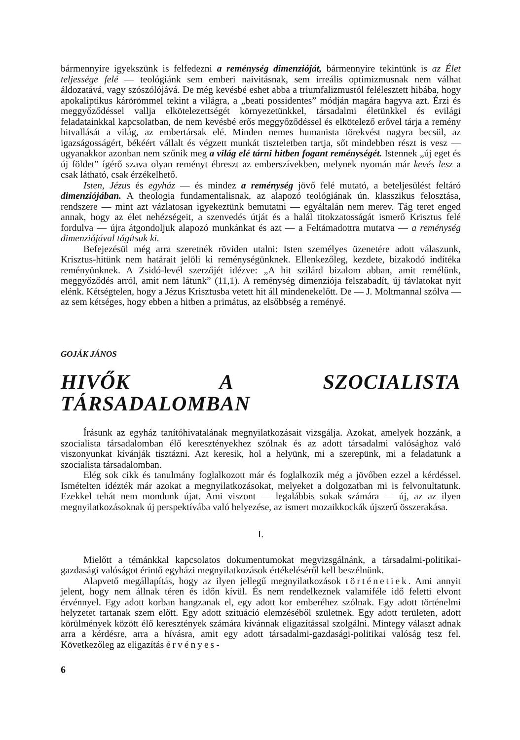bármennyire igyekszünk is felfedezni a reménység dimenzióját, bármennyire tekintünk is az Élet teljessége felé — teológiánk sem emberi naivitásnak, sem irreális optimizmusnak nem válhat áldozatává, vagy szószólójává. De még kevésbé eshet abba a triumfalizmustól felélesztett hibába, hogy apokaliptikus kárörömmel tekint a világra, a „beati possidentes” módján magára hagyva azt. Érzi és meggyőződéssel vallja elkötelezettségét környezetünkkel, társadalmi életünkkel és evilági feladatainkkal kapcsolatban, de nem kevésbé erős meggyőződéssel és elkötelező erővel tárja a remény hitvallását a világ, az embertársak elé. Minden nemes humanista törekvést nagyra becsül, az igazságosságért, békéért vállalt és végzett munkát tiszteletben tartja, sőt mindebben részt is vesz — ugyanakkor azonban nem szűnik meg a világ elé tárni hitben fogant reménységét. Istennek „új eget és új földet” ígérő szava olyan reményt ébreszt az emberszívekben, melynek nyomán már kevés lesz a csak látható, csak érzékelhető.
Isten, Jézus és egyház — és mindez a reménység jövő felé mutató, a beteljesülést feltáró dimenziójában. A theologia fundamentalisnak, az alapozó teológiának ún. klasszikus felosztása, rendszere — mint azt vázlatosan igyekeztünk bemutatni — egyáltalán nem merev. Tág teret enged annak, hogy az élet nehézségeit, a szenvedés útját és a halál titokzatosságát ismerő Krisztus felé fordulva — újra átgondoljuk alapozó munkánkat és azt — a Feltámadottra mutatva — a reménység dimenziójával tágítsuk ki.
Befejezésül még arra szeretnék röviden utalni: Isten személyes üzenetére adott válaszunk, Krisztus-hitünk nem határait jelöli ki reménységünknek. Ellenkezőleg, kezdete, bizakodó indítéka reményünknek. A Zsidó-levél szerzőjét idézve: „A hit szilárd bizalom abban, amit remélünk, meggyőződés arról, amit nem látunk” (11,1). A reménység dimenziója felszabadít, új távlatokat nyit elénk. Kétségtelen, hogy a Jézus Krisztusba vetett hit áll mindenekelőtt. De — J. Moltmannal szólva — az sem kétséges, hogy ebben a hitben a primátus, az elsőbbség a reményé.
GOJÁK JÁNOS
HIVŐK A SZOCIALISTA TÁRSADALOMBAN
Írásunk az egyház tanítóhivatalának megnyilatkozásait vizsgálja. Azokat, amelyek hozzánk, a szocialista társadalomban élő keresztényekhez szólnak és az adott társadalmi valósághoz való viszonyunkat kívánják tisztázni. Azt keresik, hol a helyünk, mi a szerepünk, mi a feladatunk a szocialista társadalomban.
Elég sok cikk és tanulmány foglalkozott már és foglalkozik még a jövőben ezzel a kérdéssel. Ismételten idézték már azokat a megnyilatkozásokat, melyeket a dolgozatban mi is felvonultatunk. Ezekkel tehát nem mondunk újat. Ami viszont — legalábbis sokak számára — új, az az ilyen megnyilatkozásoknak új perspektívába való helyezése, az ismert mozaikkockák újszerű összerakása.
I.
Mielőtt a témánkkal kapcsolatos dokumentumokat megvizsgálnánk, a társadalmi-politikai-gazdasági valóságot érintő egyházi megnyilatkozások értékeléséről kell beszélnünk.
Alapvető megállapítás, hogy az ilyen jellegű megnyilatkozások történetiek. Ami annyit jelent, hogy nem állnak téren és időn kívül. És nem rendelkeznek valamiféle idő feletti elvont érvénnyel. Egy adott korban hangzanak el, egy adott kor emberéhez szólnak. Egy adott történelmi helyzetet tartanak szem előtt. Egy adott szituáció elemzéséből születnek. Egy adott területen, adott körülmények között élő keresztények számára kívánnak eligazítással szolgálni. Mintegy választ adnak arra a kérdésre, arra a hívásra, amit egy adott társadalmi-gazdasági-politikai valóság tesz fel. Következőleg az eligazítás érvényes-
6